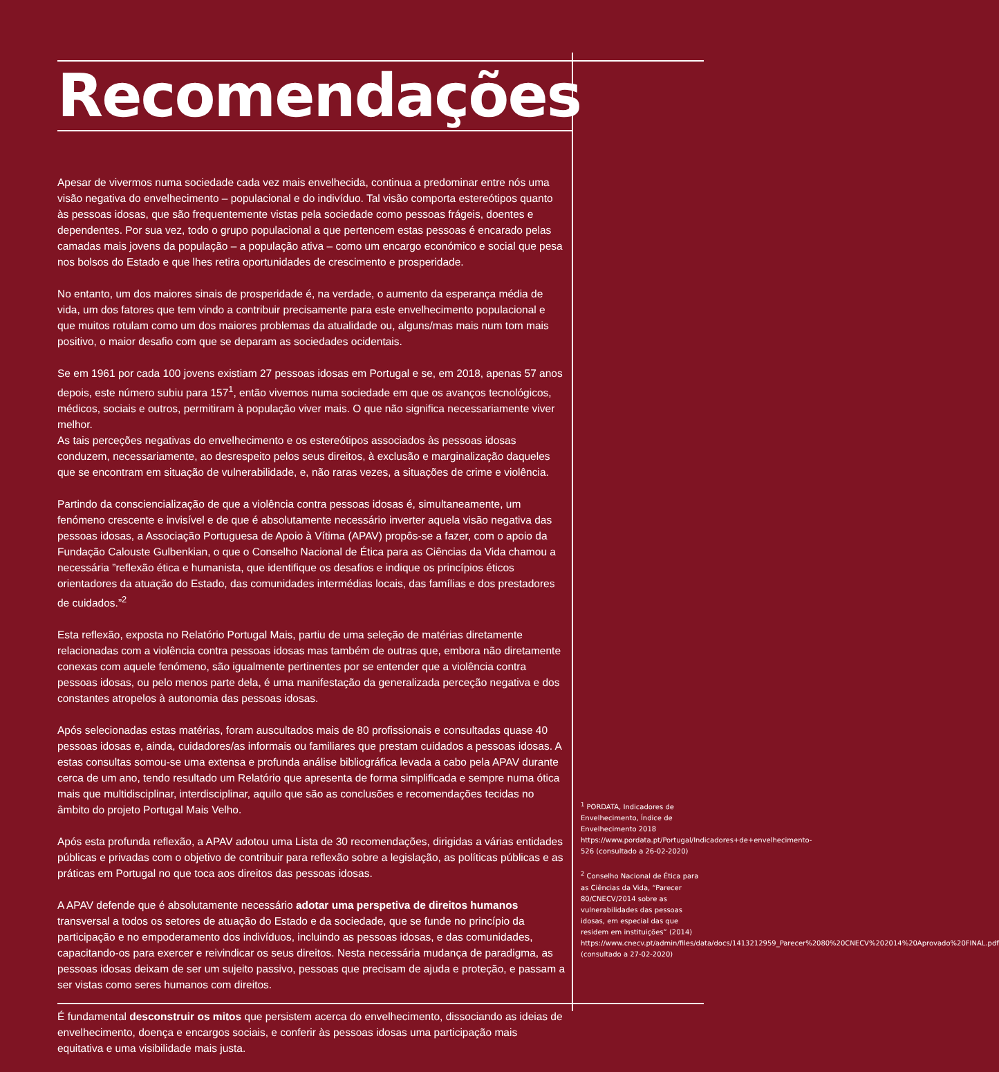Recomendações
Apesar de vivermos numa sociedade cada vez mais envelhecida, continua a predominar entre nós uma visão negativa do envelhecimento – populacional e do indivíduo. Tal visão comporta estereótipos quanto às pessoas idosas, que são frequentemente vistas pela sociedade como pessoas frágeis, doentes e dependentes. Por sua vez, todo o grupo populacional a que pertencem estas pessoas é encarado pelas camadas mais jovens da população – a população ativa – como um encargo económico e social que pesa nos bolsos do Estado e que lhes retira oportunidades de crescimento e prosperidade.
No entanto, um dos maiores sinais de prosperidade é, na verdade, o aumento da esperança média de vida, um dos fatores que tem vindo a contribuir precisamente para este envelhecimento populacional e que muitos rotulam como um dos maiores problemas da atualidade ou, alguns/mas mais num tom mais positivo, o maior desafio com que se deparam as sociedades ocidentais.
Se em 1961 por cada 100 jovens existiam 27 pessoas idosas em Portugal e se, em 2018, apenas 57 anos depois, este número subiu para 157<sup>1</sup>, então vivemos numa sociedade em que os avanços tecnológicos, médicos, sociais e outros, permitiram à população viver mais. O que não significa necessariamente viver melhor.
As tais perceções negativas do envelhecimento e os estereótipos associados às pessoas idosas conduzem, necessariamente, ao desrespeito pelos seus direitos, à exclusão e marginalização daqueles que se encontram em situação de vulnerabilidade, e, não raras vezes, a situações de crime e violência.
Partindo da consciencialização de que a violência contra pessoas idosas é, simultaneamente, um fenómeno crescente e invisível e de que é absolutamente necessário inverter aquela visão negativa das pessoas idosas, a Associação Portuguesa de Apoio à Vítima (APAV) propôs-se a fazer, com o apoio da Fundação Calouste Gulbenkian, o que o Conselho Nacional de Ética para as Ciências da Vida chamou a necessária ”reflexão ética e humanista, que identifique os desafios e indique os princípios éticos orientadores da atuação do Estado, das comunidades intermédias locais, das famílias e dos prestadores de cuidados.”<sup>2</sup>
Esta reflexão, exposta no Relatório Portugal Mais, partiu de uma seleção de matérias diretamente relacionadas com a violência contra pessoas idosas mas também de outras que, embora não diretamente conexas com aquele fenómeno, são igualmente pertinentes por se entender que a violência contra pessoas idosas, ou pelo menos parte dela, é uma manifestação da generalizada perceção negativa e dos constantes atropelos à autonomia das pessoas idosas.
Após selecionadas estas matérias, foram auscultados mais de 80 profissionais e consultadas quase 40 pessoas idosas e, ainda, cuidadores/as informais ou familiares que prestam cuidados a pessoas idosas. A estas consultas somou-se uma extensa e profunda análise bibliográfica levada a cabo pela APAV durante cerca de um ano, tendo resultado um Relatório que apresenta de forma simplificada e sempre numa ótica mais que multidisciplinar, interdisciplinar, aquilo que são as conclusões e recomendações tecidas no âmbito do projeto Portugal Mais Velho.
Após esta profunda reflexão, a APAV adotou uma Lista de 30 recomendações, dirigidas a várias entidades públicas e privadas com o objetivo de contribuir para reflexão sobre a legislação, as políticas públicas e as práticas em Portugal no que toca aos direitos das pessoas idosas.
A APAV defende que é absolutamente necessário adotar uma perspetiva de direitos humanos transversal a todos os setores de atuação do Estado e da sociedade, que se funde no princípio da participação e no empoderamento dos indivíduos, incluindo as pessoas idosas, e das comunidades, capacitando-os para exercer e reivindicar os seus direitos. Nesta necessária mudança de paradigma, as pessoas idosas deixam de ser um sujeito passivo, pessoas que precisam de ajuda e proteção, e passam a ser vistas como seres humanos com direitos.
É fundamental desconstruir os mitos que persistem acerca do envelhecimento, dissociando as ideias de envelhecimento, doença e encargos sociais, e conferir às pessoas idosas uma participação mais equitativa e uma visibilidade mais justa.
<sup>1</sup> PORDATA, Indicadores de Envelhecimento, Índice de Envelhecimento 2018 https://www.pordata.pt/Portugal/Indicadores+de+envelhecimento-526 (consultado a 26-02-2020)
<sup>2</sup> Conselho Nacional de Ética para as Ciências da Vida, “Parecer 80/CNECV/2014 sobre as vulnerabilidades das pessoas idosas, em especial das que residem em instituições” (2014) https://www.cnecv.pt/admin/files/data/docs/1413212959_Parecer%2080%20CNECV%202014%20Aprovado%20FINAL.pdf (consultado a 27-02-2020)